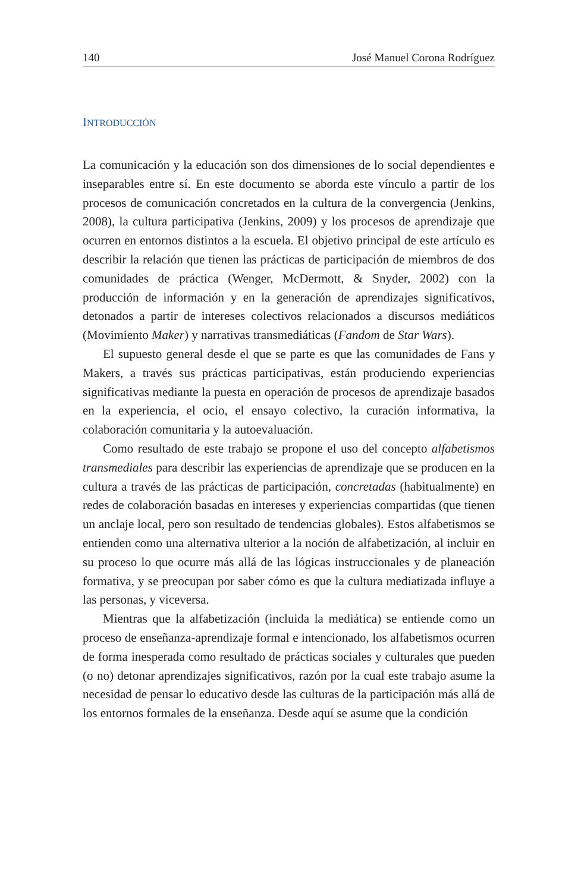140 José Manuel Corona Rodríguez
INTRODUCCIÓN
La comunicación y la educación son dos dimensiones de lo social dependientes e inseparables entre sí. En este documento se aborda este vínculo a partir de los procesos de comunicación concretados en la cultura de la convergencia (Jenkins, 2008), la cultura participativa (Jenkins, 2009) y los procesos de aprendizaje que ocurren en entornos distintos a la escuela. El objetivo principal de este artículo es describir la relación que tienen las prácticas de participación de miembros de dos comunidades de práctica (Wenger, McDermott, & Snyder, 2002) con la producción de información y en la generación de aprendizajes significativos, detonados a partir de intereses colectivos relacionados a discursos mediáticos (Movimiento Maker) y narrativas transmediáticas (Fandom de Star Wars).
El supuesto general desde el que se parte es que las comunidades de Fans y Makers, a través sus prácticas participativas, están produciendo experiencias significativas mediante la puesta en operación de procesos de aprendizaje basados en la experiencia, el ocio, el ensayo colectivo, la curación informativa, la colaboración comunitaria y la autoevaluación.
Como resultado de este trabajo se propone el uso del concepto alfabetismos transmediales para describir las experiencias de aprendizaje que se producen en la cultura a través de las prácticas de participación, concretadas (habitualmente) en redes de colaboración basadas en intereses y experiencias compartidas (que tienen un anclaje local, pero son resultado de tendencias globales). Estos alfabetismos se entienden como una alternativa ulterior a la noción de alfabetización, al incluir en su proceso lo que ocurre más allá de las lógicas instruccionales y de planeación formativa, y se preocupan por saber cómo es que la cultura mediatizada influye a las personas, y viceversa.
Mientras que la alfabetización (incluida la mediática) se entiende como un proceso de enseñanza-aprendizaje formal e intencionado, los alfabetismos ocurren de forma inesperada como resultado de prácticas sociales y culturales que pueden (o no) detonar aprendizajes significativos, razón por la cual este trabajo asume la necesidad de pensar lo educativo desde las culturas de la participación más allá de los entornos formales de la enseñanza. Desde aquí se asume que la condición